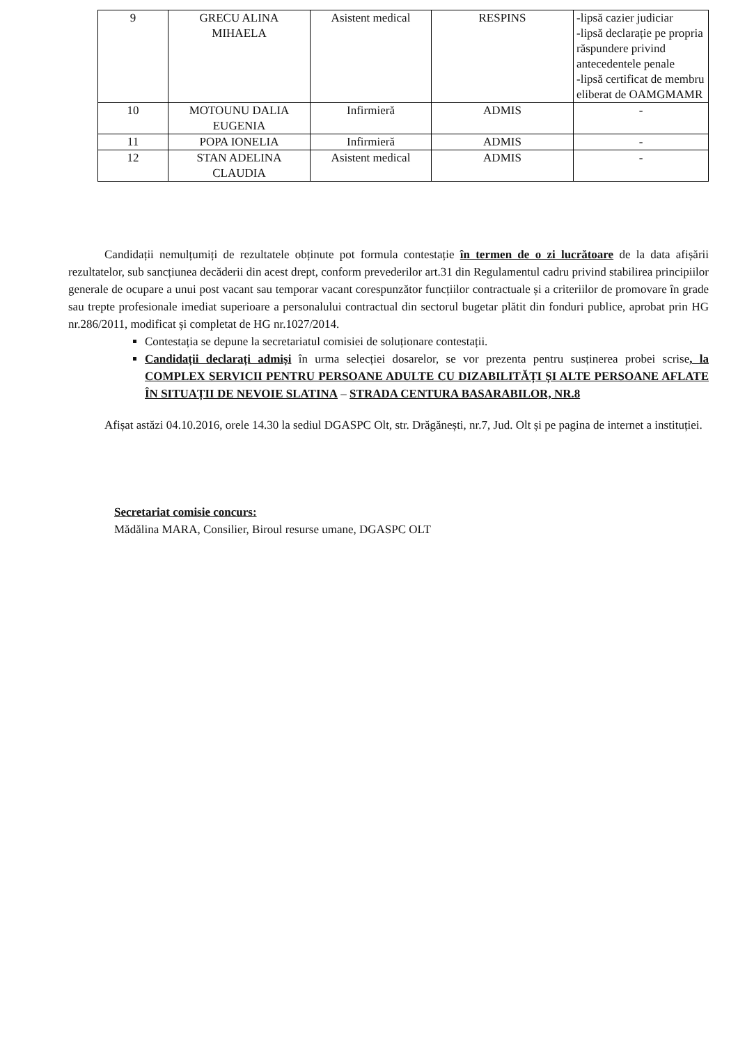| 9 | GRECU ALINA MIHAELA | Asistent medical | RESPINS | -lipsă cazier judiciar -lipsă declarație pe propria răspundere privind antecedentele penale -lipsă certificat de membru eliberat de OAMGMAMR |
| 10 | MOTOUNU DALIA EUGENIA | Infirmieră | ADMIS | - |
| 11 | POPA IONELIA | Infirmieră | ADMIS | - |
| 12 | STAN ADELINA CLAUDIA | Asistent medical | ADMIS | - |
Candidații nemulțumiți de rezultatele obținute pot formula contestație în termen de o zi lucrătoare de la data afișării rezultatelor, sub sancțiunea decăderii din acest drept, conform prevederilor art.31 din Regulamentul cadru privind stabilirea principiilor generale de ocupare a unui post vacant sau temporar vacant corespunzător funcțiilor contractuale și a criteriilor de promovare în grade sau trepte profesionale imediat superioare a personalului contractual din sectorul bugetar plătit din fonduri publice, aprobat prin HG nr.286/2011, modificat și completat de HG nr.1027/2014.
Contestația se depune la secretariatul comisiei de soluționare contestații.
Candidații declarați admiși în urma selecției dosarelor, se vor prezenta pentru susținerea probei scrise, la COMPLEX SERVICII PENTRU PERSOANE ADULTE CU DIZABILITĂȚI ȘI ALTE PERSOANE AFLATE ÎN SITUAȚII DE NEVOIE SLATINA – STRADA CENTURA BASARABILOR, NR.8
Afișat astăzi 04.10.2016, orele 14.30 la sediul DGASPC Olt, str. Drăgănești, nr.7, Jud. Olt și pe pagina de internet a instituției.
Secretariat comisie concurs:
Mădălina MARA, Consilier, Biroul resurse umane, DGASPC OLT